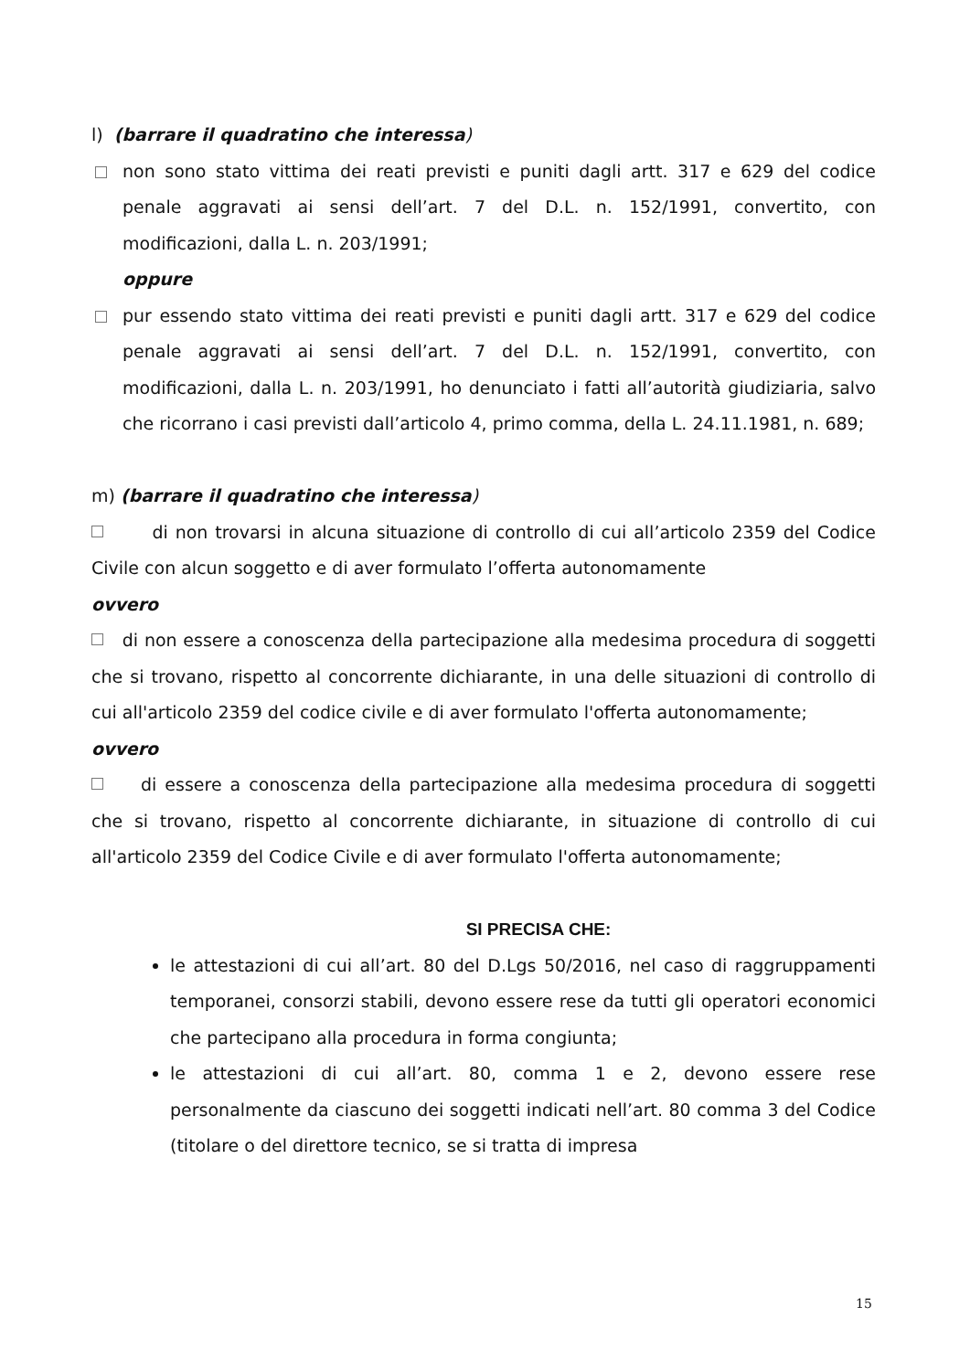l) (barrare il quadratino che interessa)
non sono stato vittima dei reati previsti e puniti dagli artt. 317 e 629 del codice penale aggravati ai sensi dell’art. 7 del D.L. n. 152/1991, convertito, con modificazioni, dalla L. n. 203/1991;
oppure
pur essendo stato vittima dei reati previsti e puniti dagli artt. 317 e 629 del codice penale aggravati ai sensi dell’art. 7 del D.L. n. 152/1991, convertito, con modificazioni, dalla L. n. 203/1991, ho denunciato i fatti all’autorità giudiziaria, salvo che ricorrano i casi previsti dall’articolo 4, primo comma, della L. 24.11.1981, n. 689;
m) (barrare il quadratino che interessa)
di non trovarsi in alcuna situazione di controllo di cui all’articolo 2359 del Codice Civile con alcun soggetto e di aver formulato l’offerta autonomamente
ovvero
di non essere a conoscenza della partecipazione alla medesima procedura di soggetti che si trovano, rispetto al concorrente dichiarante, in una delle situazioni di controllo di cui all'articolo 2359 del codice civile e di aver formulato l'offerta autonomamente;
ovvero
di essere a conoscenza della partecipazione alla medesima procedura di soggetti che si trovano, rispetto al concorrente dichiarante, in situazione di controllo di cui all'articolo 2359 del Codice Civile e di aver formulato l'offerta autonomamente;
SI PRECISA CHE:
le attestazioni di cui all’art. 80 del D.Lgs 50/2016, nel caso di raggruppamenti temporanei, consorzi stabili, devono essere rese da tutti gli operatori economici che partecipano alla procedura in forma congiunta;
le attestazioni di cui all’art. 80, comma 1 e 2, devono essere rese personalmente da ciascuno dei soggetti indicati nell’art. 80 comma 3 del Codice (titolare o del direttore tecnico, se si tratta di impresa
15